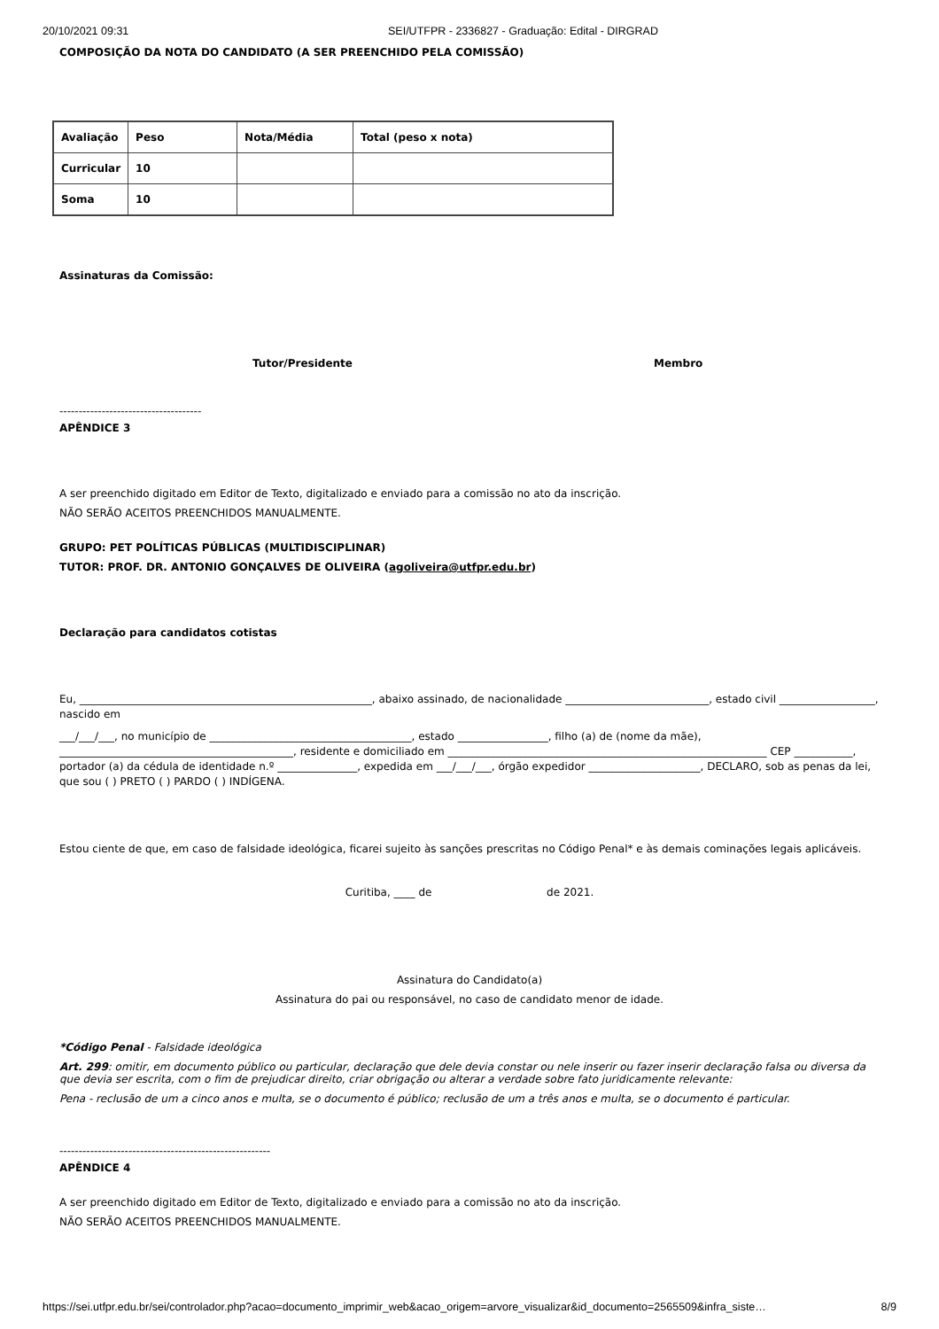20/10/2021 09:31 SEI/UTFPR - 2336827 - Graduação: Edital - DIRGRAD
COMPOSIÇÃO DA NOTA DO CANDIDATO (A SER PREENCHIDO PELA COMISSÃO)
| Avaliação | Peso | Nota/Média | Total (peso x nota) |
| Curricular | 10 | | |
| Soma | 10 | | |
Assinaturas da Comissão:
Tutor/Presidente Membro
-------------------------------------
APÊNDICE 3
A ser preenchido digitado em Editor de Texto, digitalizado e enviado para a comissão no ato da inscrição.
NÃO SERÃO ACEITOS PREENCHIDOS MANUALMENTE.
GRUPO: PET POLÍTICAS PÚBLICAS (MULTIDISCIPLINAR)
TUTOR: PROF. DR. ANTONIO GONÇALVES DE OLIVEIRA (agoliveira@utfpr.edu.br)
Declaração para candidatos cotistas
Eu, _______________________________________________________, abaixo assinado, de nacionalidade ___________________________, estado civil __________________, nascido em
___/___/___, no município de ______________________________________, estado _________________, filho (a) de (nome da mãe), ____________________________________________, residente e domiciliado em ____________________________________________________________ CEP ___________, portador (a) da cédula de identidade n.º _______________, expedida em ___/___/___, órgão expedidor _____________________, DECLARO, sob as penas da lei, que sou ( ) PRETO ( ) PARDO ( ) INDÍGENA.
Estou ciente de que, em caso de falsidade ideológica, ficarei sujeito às sanções prescritas no Código Penal* e às demais cominações legais aplicáveis.
Curitiba, ____ de de 2021.
Assinatura do Candidato(a)
Assinatura do pai ou responsável, no caso de candidato menor de idade.
*Código Penal - Falsidade ideológica
Art. 299: omitir, em documento público ou particular, declaração que dele devia constar ou nele inserir ou fazer inserir declaração falsa ou diversa da que devia ser escrita, com o fim de prejudicar direito, criar obrigação ou alterar a verdade sobre fato juridicamente relevante:
Pena - reclusão de um a cinco anos e multa, se o documento é público; reclusão de um a três anos e multa, se o documento é particular.
-------------------------------------------------------
APÊNDICE 4
A ser preenchido digitado em Editor de Texto, digitalizado e enviado para a comissão no ato da inscrição.
NÃO SERÃO ACEITOS PREENCHIDOS MANUALMENTE.
https://sei.utfpr.edu.br/sei/controlador.php?acao=documento_imprimir_web&acao_origem=arvore_visualizar&id_documento=2565509&infra_siste… 8/9